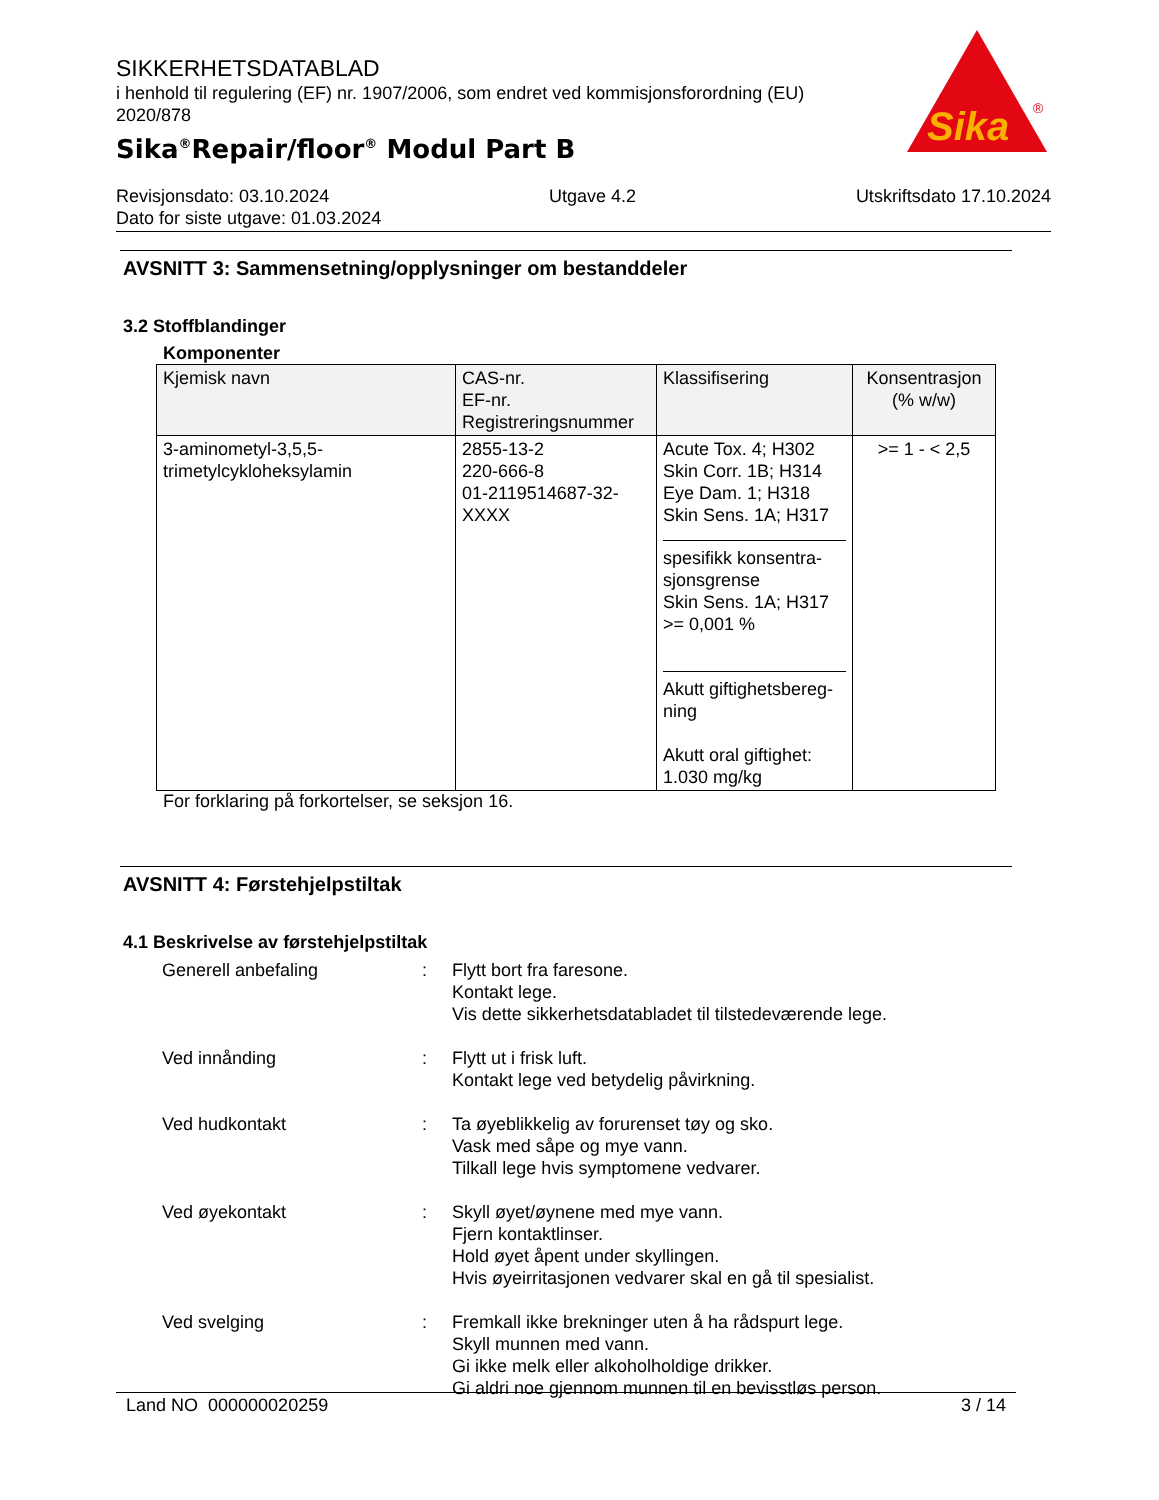SIKKERHETSDATABLAD
i henhold til regulering (EF) nr. 1907/2006, som endret ved kommisjonsforordning (EU) 2020/878
Sika<sup>®</sup>Repair/floor<sup>®</sup> Modul Part B
Sika
®
Revisjonsdato: 03.10.2024 Utgave 4.2 Utskriftsdato 17.10.2024
Dato for siste utgave: 01.03.2024
AVSNITT 3: Sammensetning/opplysninger om bestanddeler
3.2 Stoffblandinger
Komponenter
| Kjemisk navn | CAS-nr. EF-nr. Registreringsnummer | Klassifisering | Konsentrasjon (% w/w) |
| --- | --- | --- | --- |
| 3-aminometyl-3,5,5- trimetylcykloheksylamin | 2855-13-2 220-666-8 01-2119514687-32- XXXX | Acute Tox. 4; H302 Skin Corr. 1B; H314 Eye Dam. 1; H318 Skin Sens. 1A; H317 spesifikk konsentra- sjonsgrense Skin Sens. 1A; H317 >= 0,001 % Akutt giftighetsbereg- ning Akutt oral giftighet: 1.030 mg/kg | >= 1 - < 2,5 |
For forklaring på forkortelser, se seksjon 16.
AVSNITT 4: Førstehjelpstiltak
4.1 Beskrivelse av førstehjelpstiltak
Generell anbefaling
:
Flytt bort fra faresone.
Kontakt lege.
Vis dette sikkerhetsdatabladet til tilstedeværende lege.
Ved innånding
:
Flytt ut i frisk luft.
Kontakt lege ved betydelig påvirkning.
Ved hudkontakt
:
Ta øyeblikkelig av forurenset tøy og sko.
Vask med såpe og mye vann.
Tilkall lege hvis symptomene vedvarer.
Ved øyekontakt
:
Skyll øyet/øynene med mye vann.
Fjern kontaktlinser.
Hold øyet åpent under skyllingen.
Hvis øyeirritasjonen vedvarer skal en gå til spesialist.
Ved svelging
:
Fremkall ikke brekninger uten å ha rådspurt lege.
Skyll munnen med vann.
Gi ikke melk eller alkoholholdige drikker.
Gi aldri noe gjennom munnen til en bevisstløs person.
Land NO 000000020259 3 / 14